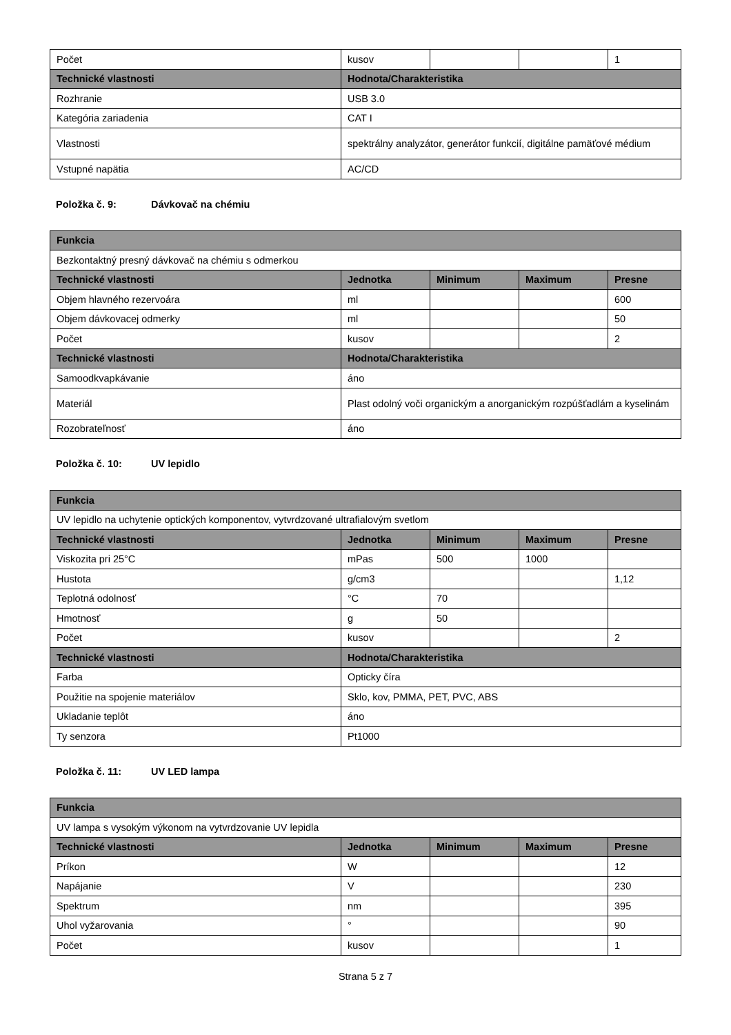| Počet | kusov | | | 1 |
| Technické vlastnosti | Hodnota/Charakteristika | | | |
| Rozhranie | USB 3.0 | | | |
| Kategória zariadenia | CAT I | | | |
| Vlastnosti | spektrálny analyzátor, generátor funkcií, digitálne pamäťové médium | | | |
| Vstupné napätia | AC/CD | | | |
Položka č. 9: Dávkovač na chémiu
| Funkcia | | | | |
| --- | --- | --- | --- | --- |
| Bezkontaktný presný dávkovač na chémiu s odmerkou | | | | |
| Technické vlastnosti | Jednotka | Minimum | Maximum | Presne |
| Objem hlavného rezervoára | ml | | | 600 |
| Objem dávkovacej odmerky | ml | | | 50 |
| Počet | kusov | | | 2 |
| Technické vlastnosti | Hodnota/Charakteristika | | | |
| Samoodkvapkávanie | áno | | | |
| Materiál | Plast odolný voči organickým a anorganickým rozpúšťadlám a kyselinám | | | |
| Rozobrateľnosť | áno | | | |
Položka č. 10: UV lepidlo
| Funkcia | | | | |
| --- | --- | --- | --- | --- |
| UV lepidlo na uchytenie optických komponentov, vytvrdzované ultrafialovým svetlom | | | | |
| Technické vlastnosti | Jednotka | Minimum | Maximum | Presne |
| Viskozita pri 25°C | mPas | 500 | 1000 | |
| Hustota | g/cm3 | | | 1,12 |
| Teplotná odolnosť | °C | 70 | | |
| Hmotnosť | g | 50 | | |
| Počet | kusov | | | 2 |
| Technické vlastnosti | Hodnota/Charakteristika | | | |
| Farba | Opticky číra | | | |
| Použitie na spojenie materiálov | Sklo, kov, PMMA, PET, PVC, ABS | | | |
| Ukladanie teplôt | áno | | | |
| Ty senzora | Pt1000 | | | |
Položka č. 11: UV LED lampa
| Funkcia | | | | |
| --- | --- | --- | --- | --- |
| UV lampa s vysokým výkonom na vytvrdzovanie UV lepidla | | | | |
| Technické vlastnosti | Jednotka | Minimum | Maximum | Presne |
| Príkon | W | | | 12 |
| Napájanie | V | | | 230 |
| Spektrum | nm | | | 395 |
| Uhol vyžarovania | ° | | | 90 |
| Počet | kusov | | | 1 |
Strana 5 z 7